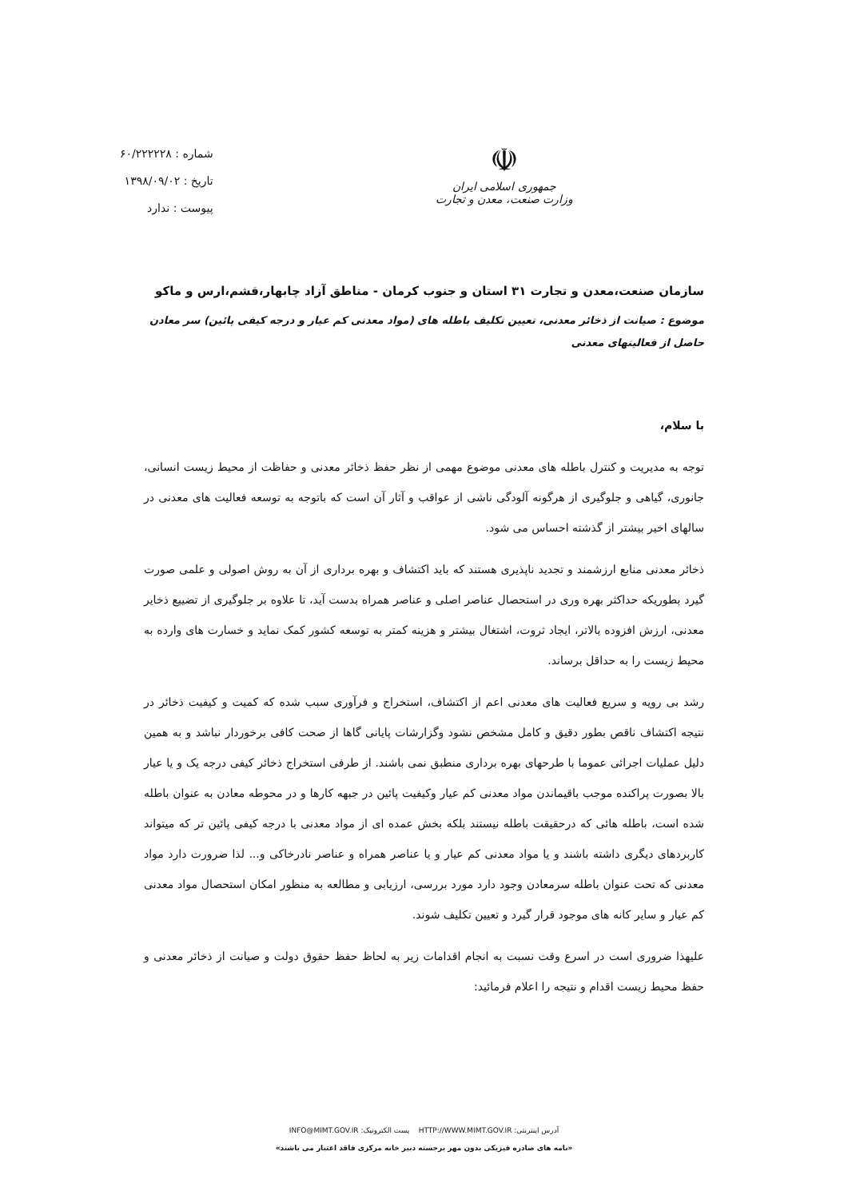☫
جمهوری اسلامی ایران
وزارت صنعت، معدن و تجارت
شماره : ۶۰/۲۲۲۲۲۸
تاریخ : ۱۳۹۸/۰۹/۰۲
پیوست : ندارد
سازمان صنعت،معدن و تجارت ۳۱ استان و جنوب کرمان - مناطق آزاد چابهار،قشم،ارس و ماکو
موضوع : صیانت از ذخائر معدنی، تعیین تکلیف باطله های (مواد معدنی کم عیار و درجه کیفی پائین) سر معادن حاصل از فعالیتهای معدنی
با سلام،
توجه به مدیریت و کنترل باطله های معدنی موضوع مهمی از نظر حفظ ذخائر معدنی و حفاظت از محیط زیست انسانی، جانوری، گیاهی و جلوگیری از هرگونه آلودگی ناشی از عواقب و آثار آن است که باتوجه به توسعه فعالیت های معدنی در سالهای اخیر بیشتر از گذشته احساس می شود.
ذخائر معدنی منابع ارزشمند و تجدید ناپذیری هستند که باید اکتشاف و بهره برداری از آن به روش اصولی و علمی صورت گیرد بطوریکه حداکثر بهره وری در استحصال عناصر اصلی و عناصر همراه بدست آید، تا علاوه بر جلوگیری از تضییع ذخایر معدنی، ارزش افزوده بالاتر، ایجاد ثروت، اشتغال بیشتر و هزینه کمتر به توسعه کشور کمک نماید و خسارت های وارده به محیط زیست را به حداقل برساند.
رشد بی رویه و سریع فعالیت های معدنی اعم از اکتشاف، استخراج و فرآوری سبب شده که کمیت و کیفیت ذخائر در نتیجه اکتشاف ناقص بطور دقیق و کامل مشخص نشود وگزارشات پایانی گاها از صحت کافی برخوردار نباشد و به همین دلیل عملیات اجرائی عموما با طرحهای بهره برداری منطبق نمی باشند. از طرفی استخراج ذخائر کیفی درجه یک و یا عیار بالا بصورت پراکنده موجب باقیماندن مواد معدنی کم عیار وکیفیت پائین در جبهه کارها و در محوطه معادن به عنوان باطله شده است، باطله هائی که درحقیقت باطله نیستند بلکه بخش عمده ای از مواد معدنی با درجه کیفی پائین تر که میتواند کاربردهای دیگری داشته باشند و یا مواد معدنی کم عیار و یا عناصر همراه و عناصر نادرخاکی و... لذا ضرورت دارد مواد معدنی که تحت عنوان باطله سرمعادن وجود دارد مورد بررسی، ارزیابی و مطالعه به منظور امکان استحصال مواد معدنی کم عیار و سایر کانه های موجود قرار گیرد و تعیین تکلیف شوند.
علیهذا ضروری است در اسرع وقت نسبت به انجام اقدامات زیر به لحاظ حفظ حقوق دولت و صیانت از ذخائر معدنی و حفظ محیط زیست اقدام و نتیجه را اعلام فرمائید:
آدرس اینترنتی: HTTP://WWW.MIMT.GOV.IR پست الکترونیک: INFO@MIMT.GOV.IR
«نامه های صادره فیزیکی بدون مهر برجسته دبیر خانه مرکزی فاقد اعتبار می باشند»